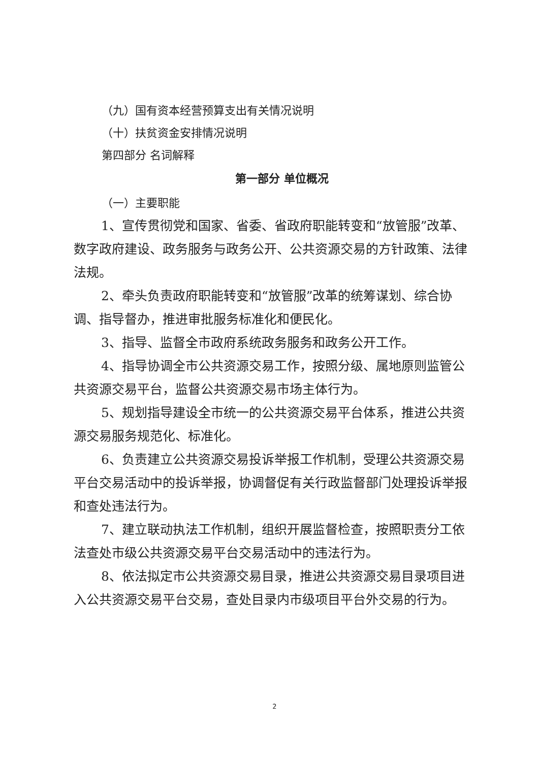（九）国有资本经营预算支出有关情况说明
（十）扶贫资金安排情况说明
第四部分 名词解释
第一部分 单位概况
（一）主要职能
1、宣传贯彻党和国家、省委、省政府职能转变和“放管服”改革、数字政府建设、政务服务与政务公开、公共资源交易的方针政策、法律法规。
2、牵头负责政府职能转变和“放管服”改革的统筹谋划、综合协调、指导督办，推进审批服务标准化和便民化。
3、指导、监督全市政府系统政务服务和政务公开工作。
4、指导协调全市公共资源交易工作，按照分级、属地原则监管公共资源交易平台，监督公共资源交易市场主体行为。
5、规划指导建设全市统一的公共资源交易平台体系，推进公共资源交易服务规范化、标准化。
6、负责建立公共资源交易投诉举报工作机制，受理公共资源交易平台交易活动中的投诉举报，协调督促有关行政监督部门处理投诉举报和查处违法行为。
7、建立联动执法工作机制，组织开展监督检查，按照职责分工依法查处市级公共资源交易平台交易活动中的违法行为。
8、依法拟定市公共资源交易目录，推进公共资源交易目录项目进入公共资源交易平台交易，查处目录内市级项目平台外交易的行为。
2